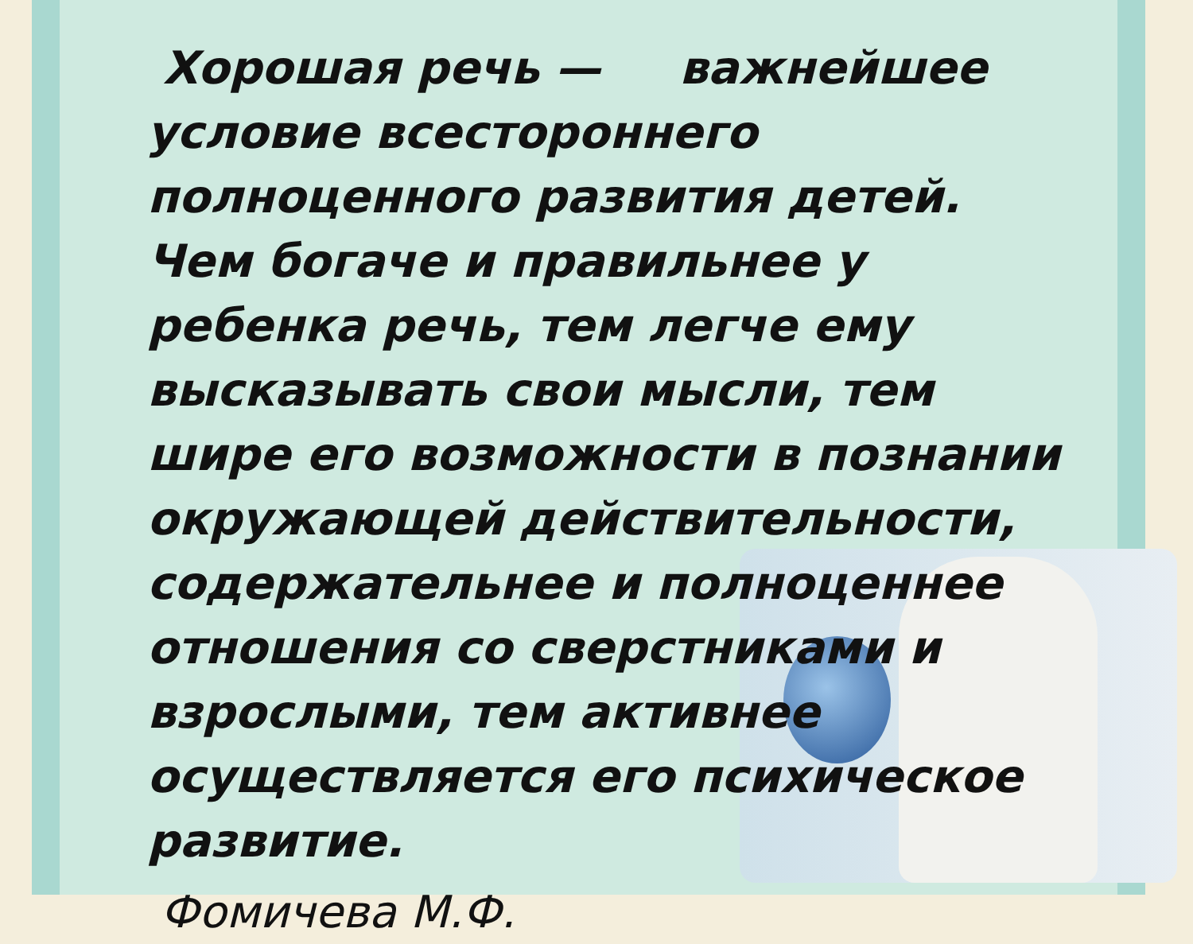Хорошая речь — важнейшее условие всестороннего полноценного развития детей. Чем богаче и правильнее у ребенка речь, тем легче ему высказывать свои мысли, тем шире его возможности в познании окружающей действительности, содержательнее и полноценнее отношения со сверстниками и взрослыми, тем активнее осуществляется его психическое развитие.
Фомичева М.Ф.